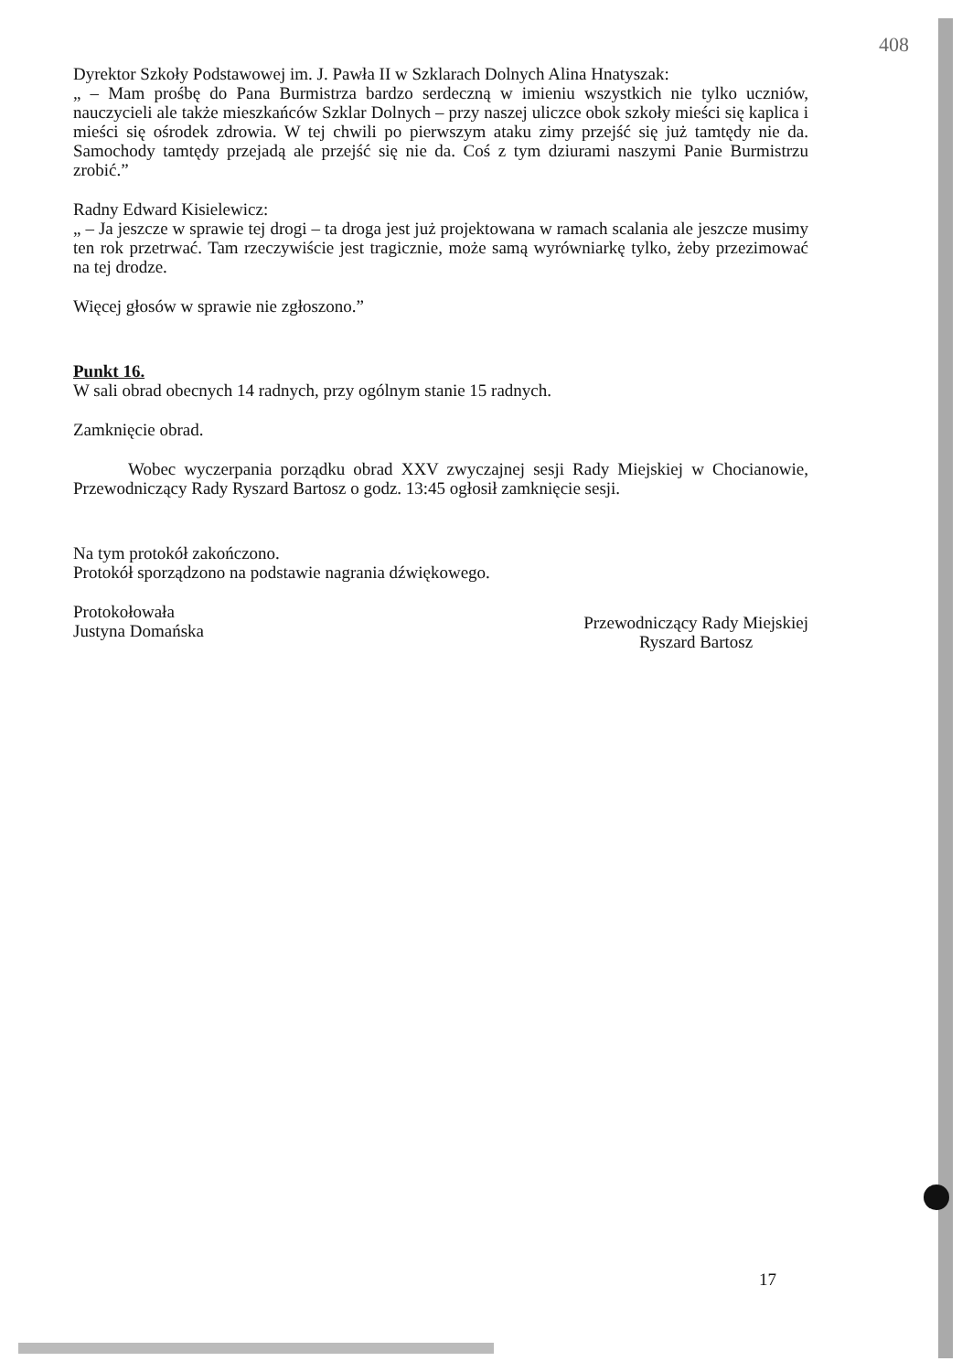408
Dyrektor Szkoły Podstawowej im. J. Pawła II w Szklarach Dolnych Alina Hnatyszak:
„ – Mam prośbę do Pana Burmistrza bardzo serdeczną w imieniu wszystkich nie tylko uczniów, nauczycieli ale także mieszkańców Szklar Dolnych – przy naszej uliczce obok szkoły mieści się kaplica i mieści się ośrodek zdrowia. W tej chwili po pierwszym ataku zimy przejść się już tamtędy nie da. Samochody tamtędy przejadą ale przejść się nie da. Coś z tym dziurami naszymi Panie Burmistrzu zrobić.”
Radny Edward Kisielewicz:
„ – Ja jeszcze w sprawie tej drogi – ta droga jest już projektowana w ramach scalania ale jeszcze musimy ten rok przetrwać. Tam rzeczywiście jest tragicznie, może samą wyrówniarkę tylko, żeby przezimować na tej drodze.
Więcej głosów w sprawie nie zgłoszono.”
Punkt 16.
W sali obrad obecnych 14 radnych, przy ogólnym stanie 15 radnych.
Zamknięcie obrad.
Wobec wyczerpania porządku obrad XXV zwyczajnej sesji Rady Miejskiej w Chocianowie, Przewodniczący Rady Ryszard Bartosz o godz. 13:45 ogłosił zamknięcie sesji.
Na tym protokół zakończono.
Protokół sporządzono na podstawie nagrania dźwiękowego.
Protokołowała
Justyna Domańska
Przewodniczący Rady Miejskiej
Ryszard Bartosz
17